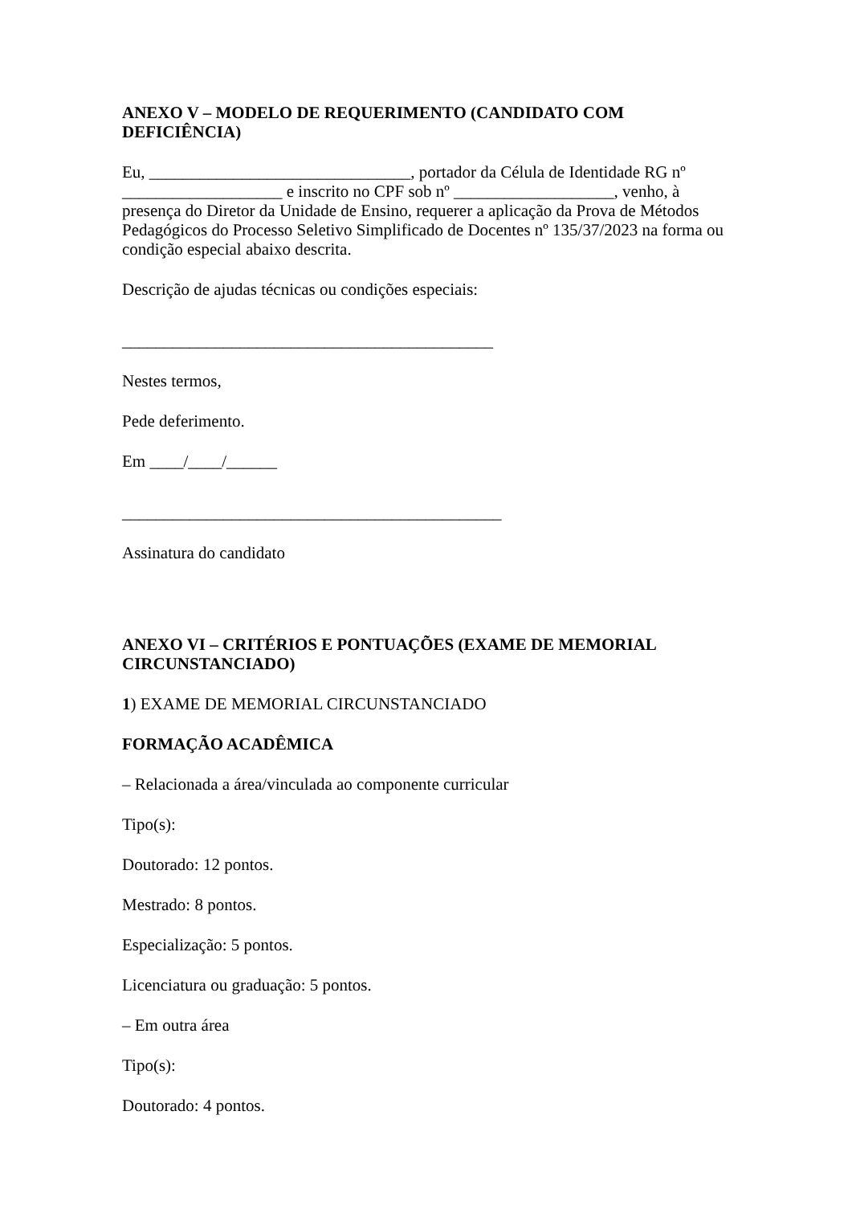ANEXO V – MODELO DE REQUERIMENTO (CANDIDATO COM DEFICIÊNCIA)
Eu, _______________________________, portador da Célula de Identidade RG nº ___________________ e inscrito no CPF sob nº ___________________, venho, à presença do Diretor da Unidade de Ensino, requerer a aplicação da Prova de Métodos Pedagógicos do Processo Seletivo Simplificado de Docentes nº 135/37/2023 na forma ou condição especial abaixo descrita.
Descrição de ajudas técnicas ou condições especiais:
____________________________________________
Nestes termos,
Pede deferimento.
Em ____/____/______
_____________________________________________
Assinatura do candidato
ANEXO VI – CRITÉRIOS E PONTUAÇÕES (EXAME DE MEMORIAL CIRCUNSTANCIADO)
1) EXAME DE MEMORIAL CIRCUNSTANCIADO
FORMAÇÃO ACADÊMICA
– Relacionada a área/vinculada ao componente curricular
Tipo(s):
Doutorado: 12 pontos.
Mestrado: 8 pontos.
Especialização: 5 pontos.
Licenciatura ou graduação: 5 pontos.
– Em outra área
Tipo(s):
Doutorado: 4 pontos.